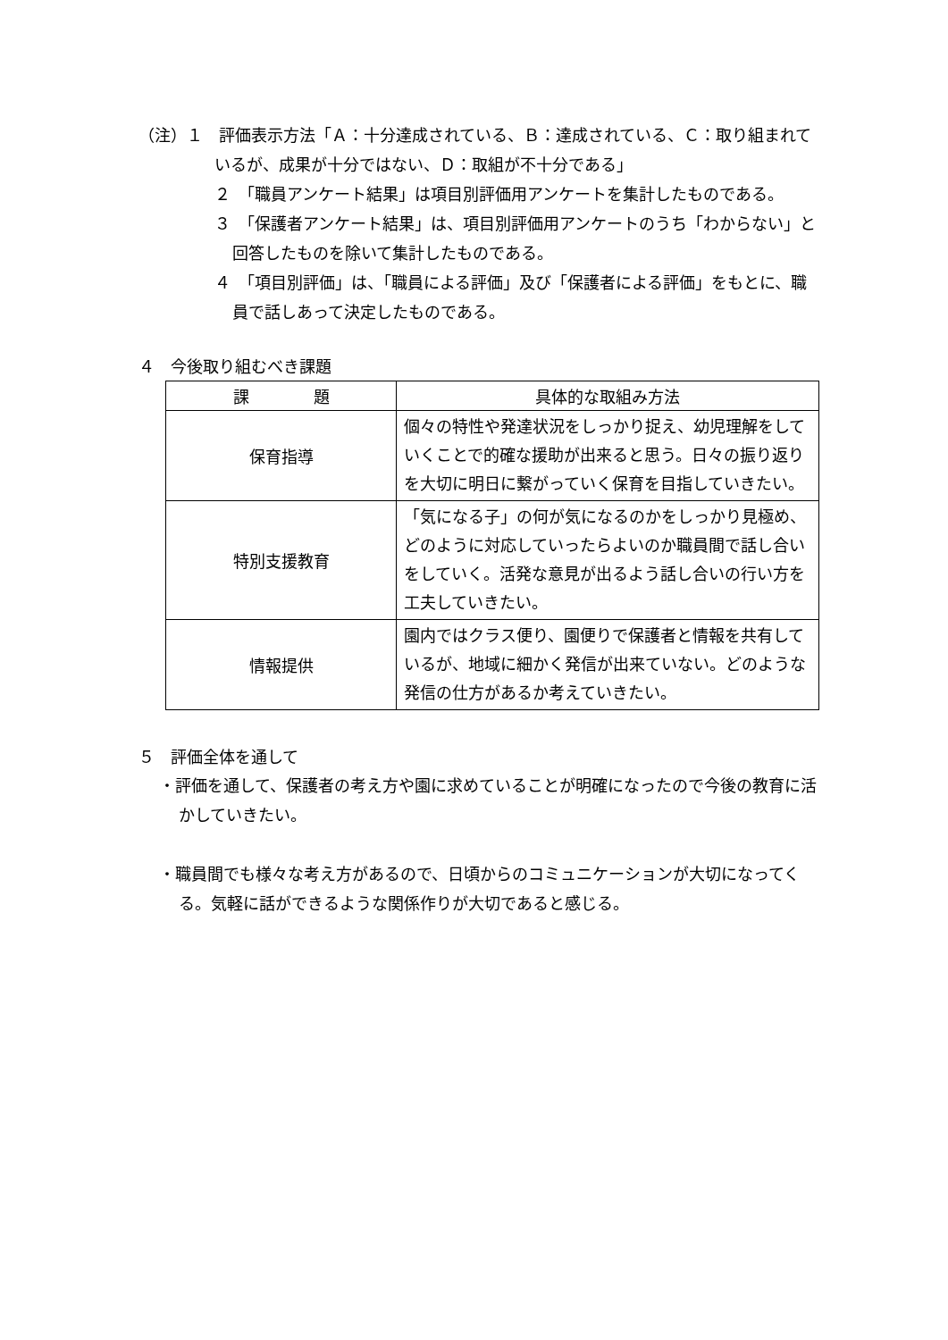（注）１　評価表示方法「Ａ：十分達成されている、Ｂ：達成されている、Ｃ：取り組まれているが、成果が十分ではない、Ｄ：取組が不十分である」
２　「職員アンケート結果」は項目別評価用アンケートを集計したものである。
３　「保護者アンケート結果」は、項目別評価用アンケートのうち「わからない」と回答したものを除いて集計したものである。
４　「項目別評価」は、「職員による評価」及び「保護者による評価」をもとに、職員で話しあって決定したものである。
４　今後取り組むべき課題
| 課 題 | 具体的な取組み方法 |
| --- | --- |
| 保育指導 | 個々の特性や発達状況をしっかり捉え、幼児理解をしていくことで的確な援助が出来ると思う。日々の振り返りを大切に明日に繋がっていく保育を目指していきたい。 |
| 特別支援教育 | 「気になる子」の何が気になるのかをしっかり見極め、どのように対応していったらよいのか職員間で話し合いをしていく。活発な意見が出るよう話し合いの行い方を工夫していきたい。 |
| 情報提供 | 園内ではクラス便り、園便りで保護者と情報を共有しているが、地域に細かく発信が出来ていない。どのような発信の仕方があるか考えていきたい。 |
５　評価全体を通して
・評価を通して、保護者の考え方や園に求めていることが明確になったので今後の教育に活かしていきたい。
・職員間でも様々な考え方があるので、日頃からのコミュニケーションが大切になってくる。気軽に話ができるような関係作りが大切であると感じる。